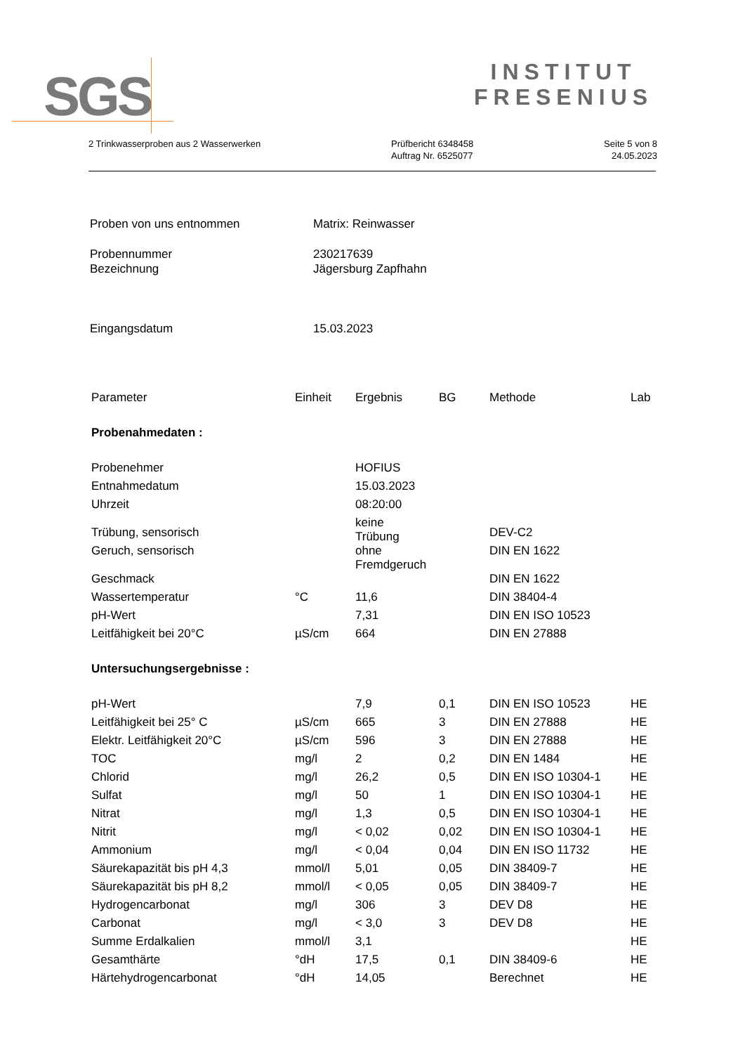SGS
INSTITUT
FRESENIUS
2 Trinkwasserproben aus 2 Wasserwerken
Prüfbericht 6348458
Auftrag Nr. 6525077
Seite 5 von 8
24.05.2023
| Proben von uns entnommen | Matrix: Reinwasser |
| Probennummer Bezeichnung | 230217639 Jägersburg Zapfhahn |
| Eingangsdatum | 15.03.2023 |
| Parameter | Einheit | Ergebnis | BG | Methode | Lab |
| --- | --- | --- | --- | --- | --- |
| Probenahmedaten : | | | | | |
| Probenehmer | | HOFIUS | | | |
| Entnahmedatum | | 15.03.2023 | | | |
| Uhrzeit | | 08:20:00 | | | |
| Trübung, sensorisch | | keine Trübung | | DEV-C2 | |
| Geruch, sensorisch | | ohne Fremdgeruch | | DIN EN 1622 | |
| Geschmack | | | | DIN EN 1622 | |
| Wassertemperatur | °C | 11,6 | | DIN 38404-4 | |
| pH-Wert | | 7,31 | | DIN EN ISO 10523 | |
| Leitfähigkeit bei 20°C | µS/cm | 664 | | DIN EN 27888 | |
| Untersuchungsergebnisse : | | | | | |
| pH-Wert | | 7,9 | 0,1 | DIN EN ISO 10523 | HE |
| Leitfähigkeit bei 25° C | µS/cm | 665 | 3 | DIN EN 27888 | HE |
| Elektr. Leitfähigkeit 20°C | µS/cm | 596 | 3 | DIN EN 27888 | HE |
| TOC | mg/l | 2 | 0,2 | DIN EN 1484 | HE |
| Chlorid | mg/l | 26,2 | 0,5 | DIN EN ISO 10304-1 | HE |
| Sulfat | mg/l | 50 | 1 | DIN EN ISO 10304-1 | HE |
| Nitrat | mg/l | 1,3 | 0,5 | DIN EN ISO 10304-1 | HE |
| Nitrit | mg/l | < 0,02 | 0,02 | DIN EN ISO 10304-1 | HE |
| Ammonium | mg/l | < 0,04 | 0,04 | DIN EN ISO 11732 | HE |
| Säurekapazität bis pH 4,3 | mmol/l | 5,01 | 0,05 | DIN 38409-7 | HE |
| Säurekapazität bis pH 8,2 | mmol/l | < 0,05 | 0,05 | DIN 38409-7 | HE |
| Hydrogencarbonat | mg/l | 306 | 3 | DEV D8 | HE |
| Carbonat | mg/l | < 3,0 | 3 | DEV D8 | HE |
| Summe Erdalkalien | mmol/l | 3,1 | | | HE |
| Gesamthärte | °dH | 17,5 | 0,1 | DIN 38409-6 | HE |
| Härtehydrogencarbonat | °dH | 14,05 | | Berechnet | HE |